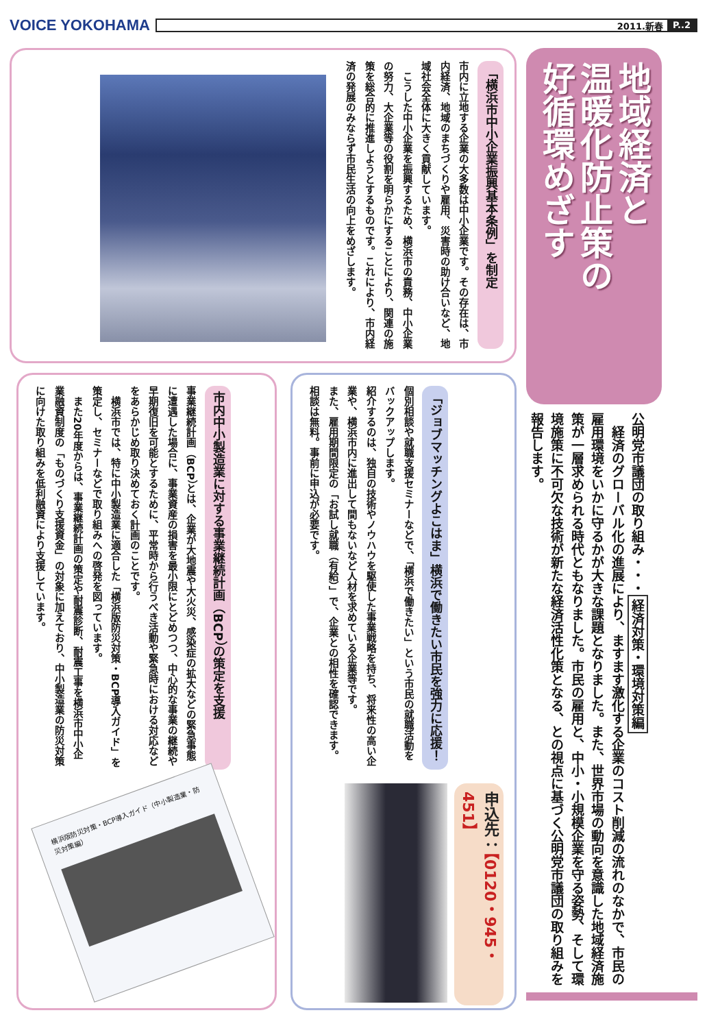VOICE YOKOHAMA
2011.新春 P..2
地域経済と
温暖化防止策の
好循環めざす
公明党市議団の取り組み・・・経済対策・環境対策編
　経済のグローバル化の進展により、ますます激化する企業のコスト削減の流れのなかで、市民の雇用環境をいかに守るかが大きな課題となりました。また、世界市場の動向を意識した地域経済施策が一層求められる時代ともなりました。市民の雇用と、中小・小規模企業を守る姿勢、そして環境施策に不可欠な技術が新たな経済活性化策となる、との視点に基づく公明党市議団の取り組みを報告します。
「横浜市中小企業振興基本条例」を制定
市内に立地する企業の大多数は中小企業です。その存在は、市内経済、地域のまちづくりや雇用、災害時の助け合いなど、地域社会全体に大きく貢献しています。
　こうした中小企業を振興するため、横浜市の責務、中小企業の努力、大企業等の役割を明らかにすることにより、関連の施策を総合的に推進しようとするものです。これにより、市内経済の発展のみならず市民生活の向上をめざします。
「ジョブマッチングよこはま」横浜で働きたい市民を強力に応援！
個別相談や就職支援セミナーなどで、「横浜で働きたい」という市民の就職活動をバックアップします。
紹介するのは、独自の技術やノウハウを駆使した事業戦略を持ち、将来性の高い企業や、横浜市内に進出して間もないなど人材を求めている企業等です。
また、雇用期間限定の「お試し就職（有給）」で、企業との相性を確認できます。相談は無料。事前に申込が必要です。
申込先：【0120・945・451】
市内中小製造業に対する事業継続計画（BCP）の策定を支援
事業継続計画（BCP）とは、企業が大地震や大火災、感染症の拡大などの緊急事態に遭遇した場合に、事業資産の損害を最小限にとどめつつ、中心的な事業の継続や早期復旧を可能とするために、平常時から行うべき活動や緊急時における対応などをあらかじめ取り決めておく計画のことです。
　横浜市では、特に中小製造業に適合した「横浜版防災対策・BCP導入ガイド」を策定し、セミナーなどで取り組みへの啓発を図っています。
　また20年度からは、事業継続計画の策定や耐震診断、耐震工事を横浜市中小企業融資制度の「ものづくり支援資金」の対象に加えており、中小製造業の防災対策に向けた取り組みを低利融資により支援しています。
横浜版防災対策・BCP導入ガイド（中小製造業・防災対策編）